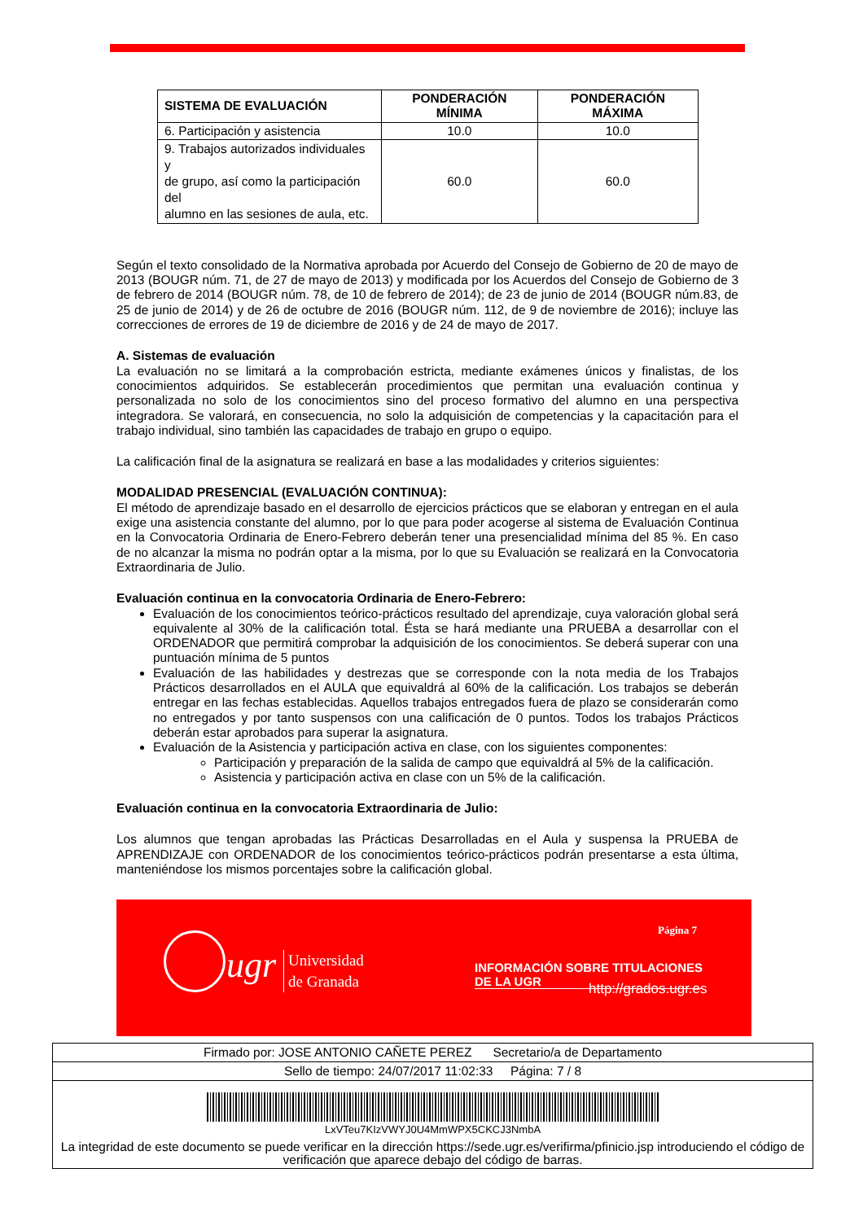| SISTEMA DE EVALUACIÓN | PONDERACIÓN MÍNIMA | PONDERACIÓN MÁXIMA |
| --- | --- | --- |
| 6. Participación y asistencia | 10.0 | 10.0 |
| 9. Trabajos autorizados individuales y de grupo, así como la participación del alumno en las sesiones de aula, etc. | 60.0 | 60.0 |
Según el texto consolidado de la Normativa aprobada por Acuerdo del Consejo de Gobierno de 20 de mayo de 2013 (BOUGR núm. 71, de 27 de mayo de 2013) y modificada por los Acuerdos del Consejo de Gobierno de 3 de febrero de 2014 (BOUGR núm. 78, de 10 de febrero de 2014); de 23 de junio de 2014 (BOUGR núm.83, de 25 de junio de 2014) y de 26 de octubre de 2016 (BOUGR núm. 112, de 9 de noviembre de 2016); incluye las correcciones de errores de 19 de diciembre de 2016 y de 24 de mayo de 2017.
A. Sistemas de evaluación
La evaluación no se limitará a la comprobación estricta, mediante exámenes únicos y finalistas, de los conocimientos adquiridos. Se establecerán procedimientos que permitan una evaluación continua y personalizada no solo de los conocimientos sino del proceso formativo del alumno en una perspectiva integradora. Se valorará, en consecuencia, no solo la adquisición de competencias y la capacitación para el trabajo individual, sino también las capacidades de trabajo en grupo o equipo.
La calificación final de la asignatura se realizará en base a las modalidades y criterios siguientes:
MODALIDAD PRESENCIAL (EVALUACIÓN CONTINUA):
El método de aprendizaje basado en el desarrollo de ejercicios prácticos que se elaboran y entregan en el aula exige una asistencia constante del alumno, por lo que para poder acogerse al sistema de Evaluación Continua en la Convocatoria Ordinaria de Enero-Febrero deberán tener una presencialidad mínima del 85 %. En caso de no alcanzar la misma no podrán optar a la misma, por lo que su Evaluación se realizará en la Convocatoria Extraordinaria de Julio.
Evaluación continua en la convocatoria Ordinaria de Enero-Febrero:
Evaluación de los conocimientos teórico-prácticos resultado del aprendizaje, cuya valoración global será equivalente al 30% de la calificación total. Ésta se hará mediante una PRUEBA a desarrollar con el ORDENADOR que permitirá comprobar la adquisición de los conocimientos. Se deberá superar con una puntuación mínima de 5 puntos
Evaluación de las habilidades y destrezas que se corresponde con la nota media de los Trabajos Prácticos desarrollados en el AULA que equivaldrá al 60% de la calificación. Los trabajos se deberán entregar en las fechas establecidas. Aquellos trabajos entregados fuera de plazo se considerarán como no entregados y por tanto suspensos con una calificación de 0 puntos. Todos los trabajos Prácticos deberán estar aprobados para superar la asignatura.
Evaluación de la Asistencia y participación activa en clase, con los siguientes componentes:
Participación y preparación de la salida de campo que equivaldrá al 5% de la calificación.
Asistencia y participación activa en clase con un 5% de la calificación.
Evaluación continua en la convocatoria Extraordinaria de Julio:
Los alumnos que tengan aprobadas las Prácticas Desarrolladas en el Aula y suspensa la PRUEBA de APRENDIZAJE con ORDENADOR de los conocimientos teórico-prácticos podrán presentarse a esta última, manteniéndose los mismos porcentajes sobre la calificación global.
Página 7
ugr
Universidad
de Granada
INFORMACIÓN SOBRE TITULACIONES DE LA UGR
http://grados.ugr.es
Firmado por: JOSE ANTONIO CAÑETE PEREZ Secretario/a de Departamento
Sello de tiempo: 24/07/2017 11:02:33 Página: 7 / 8
LxVTeu7KIzVWYJ0U4MmWPX5CKCJ3NmbA
La integridad de este documento se puede verificar en la dirección https://sede.ugr.es/verifirma/pfinicio.jsp introduciendo el código de verificación que aparece debajo del código de barras.